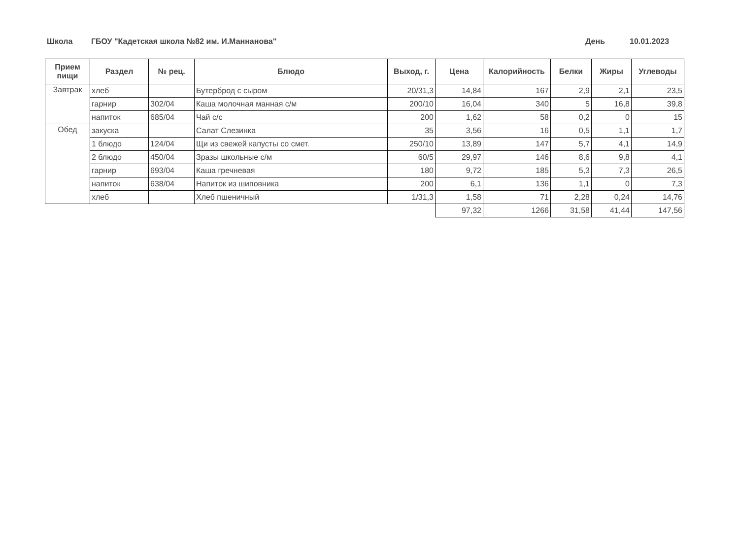Школа ГБОУ "Кадетская школа №82 им. И.Маннанова" День 10.01.2023
| Прием пищи | Раздел | № рец. | Блюдо | Выход, г. | Цена | Калорийность | Белки | Жиры | Углеводы |
| --- | --- | --- | --- | --- | --- | --- | --- | --- | --- |
| Завтрак | хлеб | | Бутерброд с сыром | 20/31,3 | 14,84 | 167 | 2,9 | 2,1 | 23,5 |
| | гарнир | 302/04 | Каша молочная манная с/м | 200/10 | 16,04 | 340 | 5 | 16,8 | 39,8 |
| | напиток | 685/04 | Чай с/с | 200 | 1,62 | 58 | 0,2 | 0 | 15 |
| Обед | закуска | | Салат Слезинка | 35 | 3,56 | 16 | 0,5 | 1,1 | 1,7 |
| | 1 блюдо | 124/04 | Щи из свежей капусты со смет. | 250/10 | 13,89 | 147 | 5,7 | 4,1 | 14,9 |
| | 2 блюдо | 450/04 | Зразы школьные с/м | 60/5 | 29,97 | 146 | 8,6 | 9,8 | 4,1 |
| | гарнир | 693/04 | Каша гречневая | 180 | 9,72 | 185 | 5,3 | 7,3 | 26,5 |
| | напиток | 638/04 | Напиток из шиповника | 200 | 6,1 | 136 | 1,1 | 0 | 7,3 |
| | хлеб | | Хлеб пшеничный | 1/31,3 | 1,58 | 71 | 2,28 | 0,24 | 14,76 |
| | | | | | 97,32 | 1266 | 31,58 | 41,44 | 147,56 |